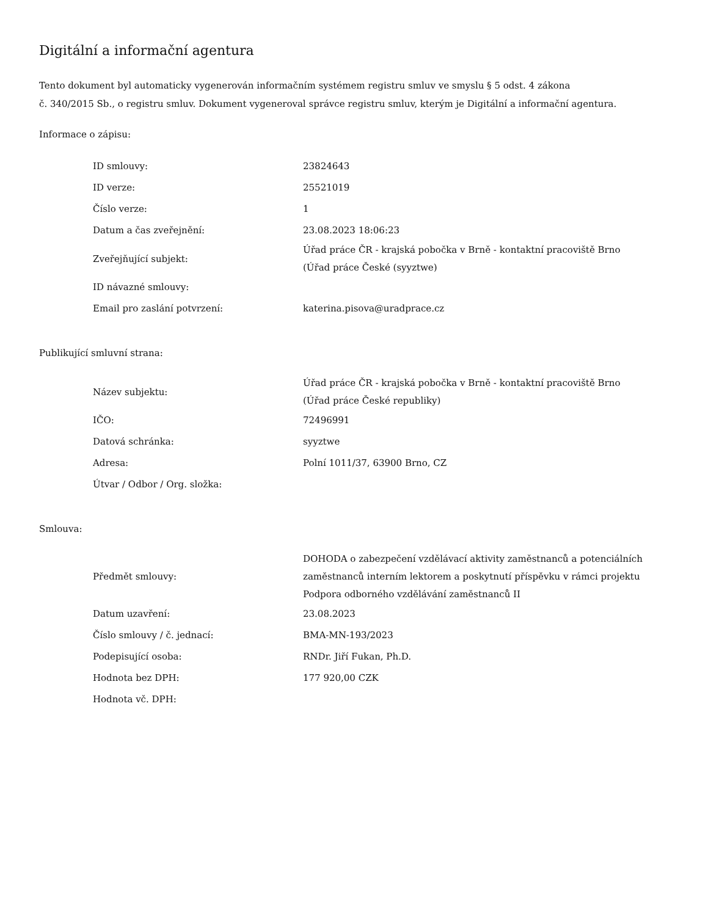Digitální a informační agentura
Tento dokument byl automaticky vygenerován informačním systémem registru smluv ve smyslu § 5 odst. 4 zákona
č. 340/2015 Sb., o registru smluv. Dokument vygeneroval správce registru smluv, kterým je Digitální a informační agentura.
Informace o zápisu:
| ID smlouvy: | 23824643 |
| ID verze: | 25521019 |
| Číslo verze: | 1 |
| Datum a čas zveřejnění: | 23.08.2023 18:06:23 |
| Zveřejňující subjekt: | Úřad práce ČR - krajská pobočka v Brně - kontaktní pracoviště Brno (Úřad práce České (syyztwe) |
| ID návazné smlouvy: | |
| Email pro zaslání potvrzení: | katerina.pisova@uradprace.cz |
Publikující smluvní strana:
| Název subjektu: | Úřad práce ČR - krajská pobočka v Brně - kontaktní pracoviště Brno (Úřad práce České republiky) |
| IČO: | 72496991 |
| Datová schránka: | syyztwe |
| Adresa: | Polní 1011/37, 63900 Brno, CZ |
| Útvar / Odbor / Org. složka: | |
Smlouva:
| Předmět smlouvy: | DOHODA o zabezpečení vzdělávací aktivity zaměstnanců a potenciálních zaměstnanců interním lektorem a poskytnutí příspěvku v rámci projektu Podpora odborného vzdělávání zaměstnanců II |
| Datum uzavření: | 23.08.2023 |
| Číslo smlouvy / č. jednací: | BMA-MN-193/2023 |
| Podepisující osoba: | RNDr. Jiří Fukan, Ph.D. |
| Hodnota bez DPH: | 177 920,00 CZK |
| Hodnota vč. DPH: | |